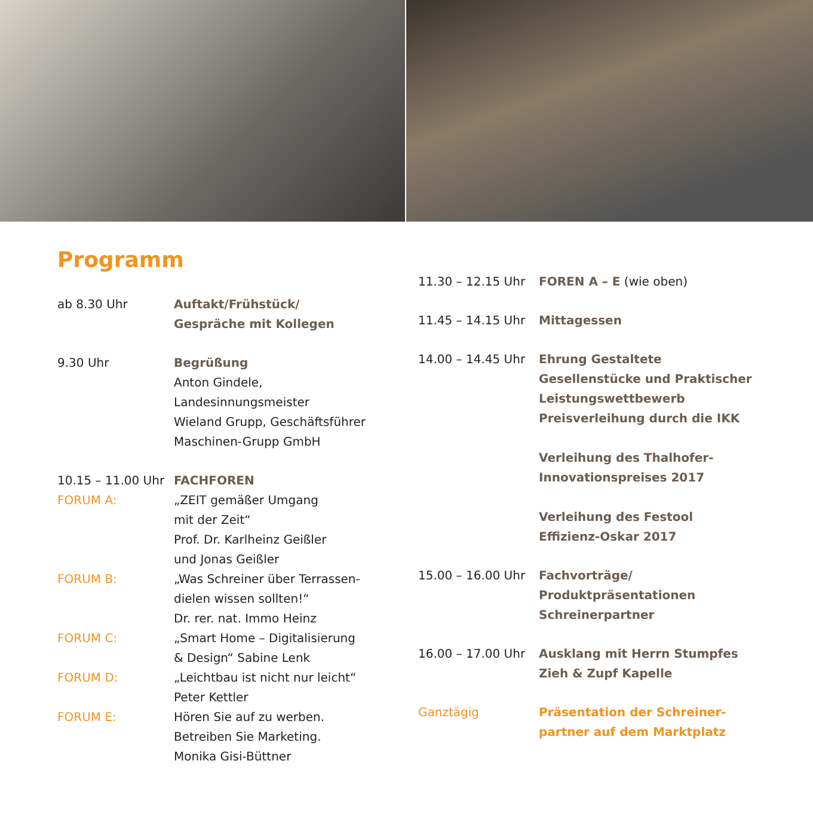Programm
ab 8.30 Uhr Auftakt/Frühstück/
Gespräche mit Kollegen
9.30 Uhr Begrüßung
Anton Gindele,
Landesinnungsmeister
Wieland Grupp, Geschäftsführer
Maschinen-Grupp GmbH
10.15 – 11.00 Uhr FACHFOREN
FORUM A: „ZEIT gemäßer Umgang
mit der Zeit“
Prof. Dr. Karlheinz Geißler
und Jonas Geißler
FORUM B: „Was Schreiner über Terrassen-
dielen wissen sollten!“
Dr. rer. nat. Immo Heinz
FORUM C: „Smart Home – Digitalisierung
& Design“ Sabine Lenk
FORUM D: „Leichtbau ist nicht nur leicht“
Peter Kettler
FORUM E: Hören Sie auf zu werben.
Betreiben Sie Marketing.
Monika Gisi-Büttner
11.30 – 12.15 Uhr FOREN A – E (wie oben)
11.45 – 14.15 Uhr Mittagessen
14.00 – 14.45 Uhr Ehrung Gestaltete
Gesellenstücke und Praktischer
Leistungswettbewerb
Preisverleihung durch die IKK
Verleihung des Thalhofer-
Innovationspreises 2017
Verleihung des Festool
Effizienz-Oskar 2017
15.00 – 16.00 Uhr Fachvorträge/
Produktpräsentationen
Schreinerpartner
16.00 – 17.00 Uhr Ausklang mit Herrn Stumpfes
Zieh & Zupf Kapelle
Ganztägig Präsentation der Schreiner-
partner auf dem Marktplatz